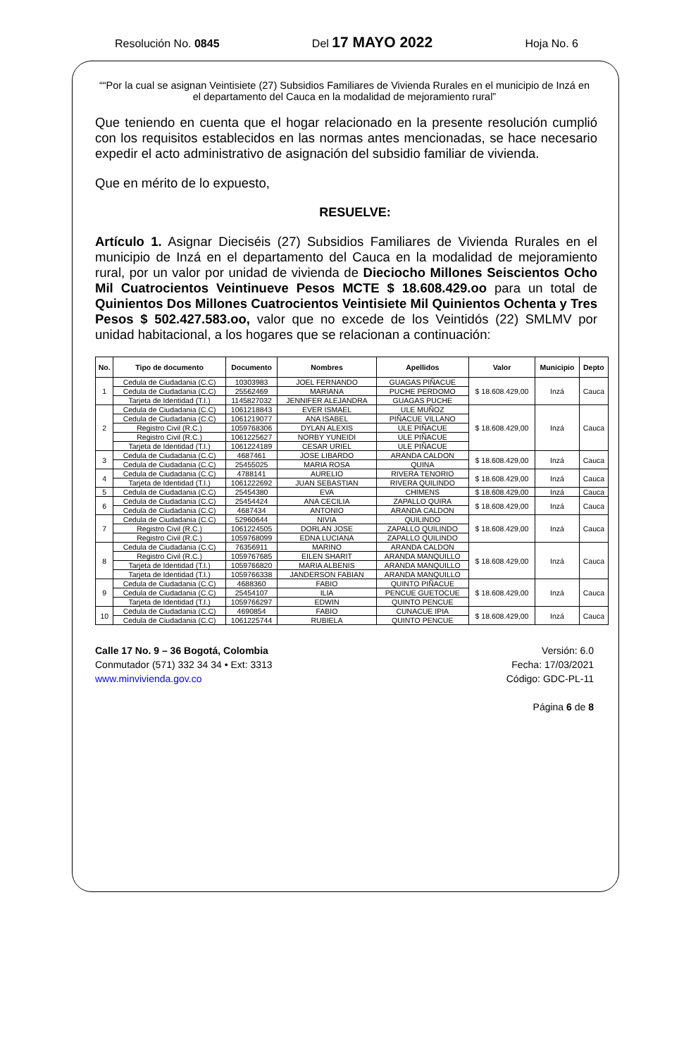Resolución No. 0845 Del 17 MAYO 2022 Hoja No. 6
““Por la cual se asignan Veintisiete (27) Subsidios Familiares de Vivienda Rurales en el municipio de Inzá en el departamento del Cauca en la modalidad de mejoramiento rural”
Que teniendo en cuenta que el hogar relacionado en la presente resolución cumplió con los requisitos establecidos en las normas antes mencionadas, se hace necesario expedir el acto administrativo de asignación del subsidio familiar de vivienda.
Que en mérito de lo expuesto,
RESUELVE:
Artículo 1. Asignar Dieciséis (27) Subsidios Familiares de Vivienda Rurales en el municipio de Inzá en el departamento del Cauca en la modalidad de mejoramiento rural, por un valor por unidad de vivienda de Dieciocho Millones Seiscientos Ocho Mil Cuatrocientos Veintinueve Pesos MCTE $ 18.608.429.oo para un total de Quinientos Dos Millones Cuatrocientos Veintisiete Mil Quinientos Ochenta y Tres Pesos $ 502.427.583.oo, valor que no excede de los Veintidós (22) SMLMV por unidad habitacional, a los hogares que se relacionan a continuación:
| No. | Tipo de documento | Documento | Nombres | Apellidos | Valor | Municipio | Depto |
| --- | --- | --- | --- | --- | --- | --- | --- |
| 1 | Cedula de Ciudadania (C.C) | 10303983 | JOEL FERNANDO | GUAGAS PIÑACUE | $ 18.608.429,00 | Inzá | Cauca |
| | Cedula de Ciudadania (C.C) | 25562469 | MARIANA | PUCHE PERDOMO | | | |
| | Tarjeta de Identidad (T.I.) | 1145827032 | JENNIFER ALEJANDRA | GUAGAS PUCHE | | | |
| 2 | Cedula de Ciudadania (C.C) | 1061218843 | EVER ISMAEL | ULE MUÑOZ | $ 18.608.429,00 | Inzá | Cauca |
| | Cedula de Ciudadania (C.C) | 1061219077 | ANA ISABEL | PIÑACUE VILLANO | | | |
| | Registro Civil (R.C.) | 1059768306 | DYLAN ALEXIS | ULE PIÑACUE | | | |
| | Registro Civil (R.C.) | 1061225627 | NORBY YUNEIDI | ULE PIÑACUE | | | |
| | Tarjeta de Identidad (T.I.) | 1061224189 | CESAR URIEL | ULE PIÑACUE | | | |
| 3 | Cedula de Ciudadania (C.C) | 4687461 | JOSE LIBARDO | ARANDA CALDON | $ 18.608.429,00 | Inzá | Cauca |
| | Cedula de Ciudadania (C.C) | 25455025 | MARIA ROSA | QUINA | | | |
| 4 | Cedula de Ciudadania (C.C) | 4788141 | AURELIO | RIVERA TENORIO | $ 18.608.429,00 | Inzá | Cauca |
| | Tarjeta de Identidad (T.I.) | 1061222692 | JUAN SEBASTIAN | RIVERA QUILINDO | | | |
| 5 | Cedula de Ciudadania (C.C) | 25454380 | EVA | CHIMENS | $ 18.608.429,00 | Inzá | Cauca |
| 6 | Cedula de Ciudadania (C.C) | 25454424 | ANA CECILIA | ZAPALLO QUIRA | $ 18.608.429,00 | Inzá | Cauca |
| | Cedula de Ciudadania (C.C) | 4687434 | ANTONIO | ARANDA CALDON | | | |
| 7 | Cedula de Ciudadania (C.C) | 52960644 | NIVIA | QUILINDO | $ 18.608.429,00 | Inzá | Cauca |
| | Registro Civil (R.C.) | 1061224505 | DORLAN JOSE | ZAPALLO QUILINDO | | | |
| | Registro Civil (R.C.) | 1059768099 | EDNA LUCIANA | ZAPALLO QUILINDO | | | |
| 8 | Cedula de Ciudadania (C.C) | 76356911 | MARINO | ARANDA CALDON | $ 18.608.429,00 | Inzá | Cauca |
| | Registro Civil (R.C.) | 1059767685 | EILEN SHARIT | ARANDA MANQUILLO | | | |
| | Tarjeta de Identidad (T.I.) | 1059766820 | MARIA ALBENIS | ARANDA MANQUILLO | | | |
| | Tarjeta de Identidad (T.I.) | 1059766338 | JANDERSON FABIAN | ARANDA MANQUILLO | | | |
| 9 | Cedula de Ciudadania (C.C) | 4688360 | FABIO | QUINTO PIÑACUE | $ 18.608.429,00 | Inzá | Cauca |
| | Cedula de Ciudadania (C.C) | 25454107 | ILIA | PENCUE GUETOCUE | | | |
| | Tarjeta de Identidad (T.I.) | 1059766297 | EDWIN | QUINTO PENCUE | | | |
| 10 | Cedula de Ciudadania (C.C) | 4690854 | FABIO | CUNACUE IPIA | $ 18.608.429,00 | Inzá | Cauca |
| | Cedula de Ciudadania (C.C) | 1061225744 | RUBIELA | QUINTO PENCUE | | | |
Calle 17 No. 9 – 36 Bogotá, Colombia
Conmutador (571) 332 34 34 • Ext: 3313
www.minvivienda.gov.co
Versión: 6.0
Fecha: 17/03/2021
Código: GDC-PL-11
Página 6 de 8